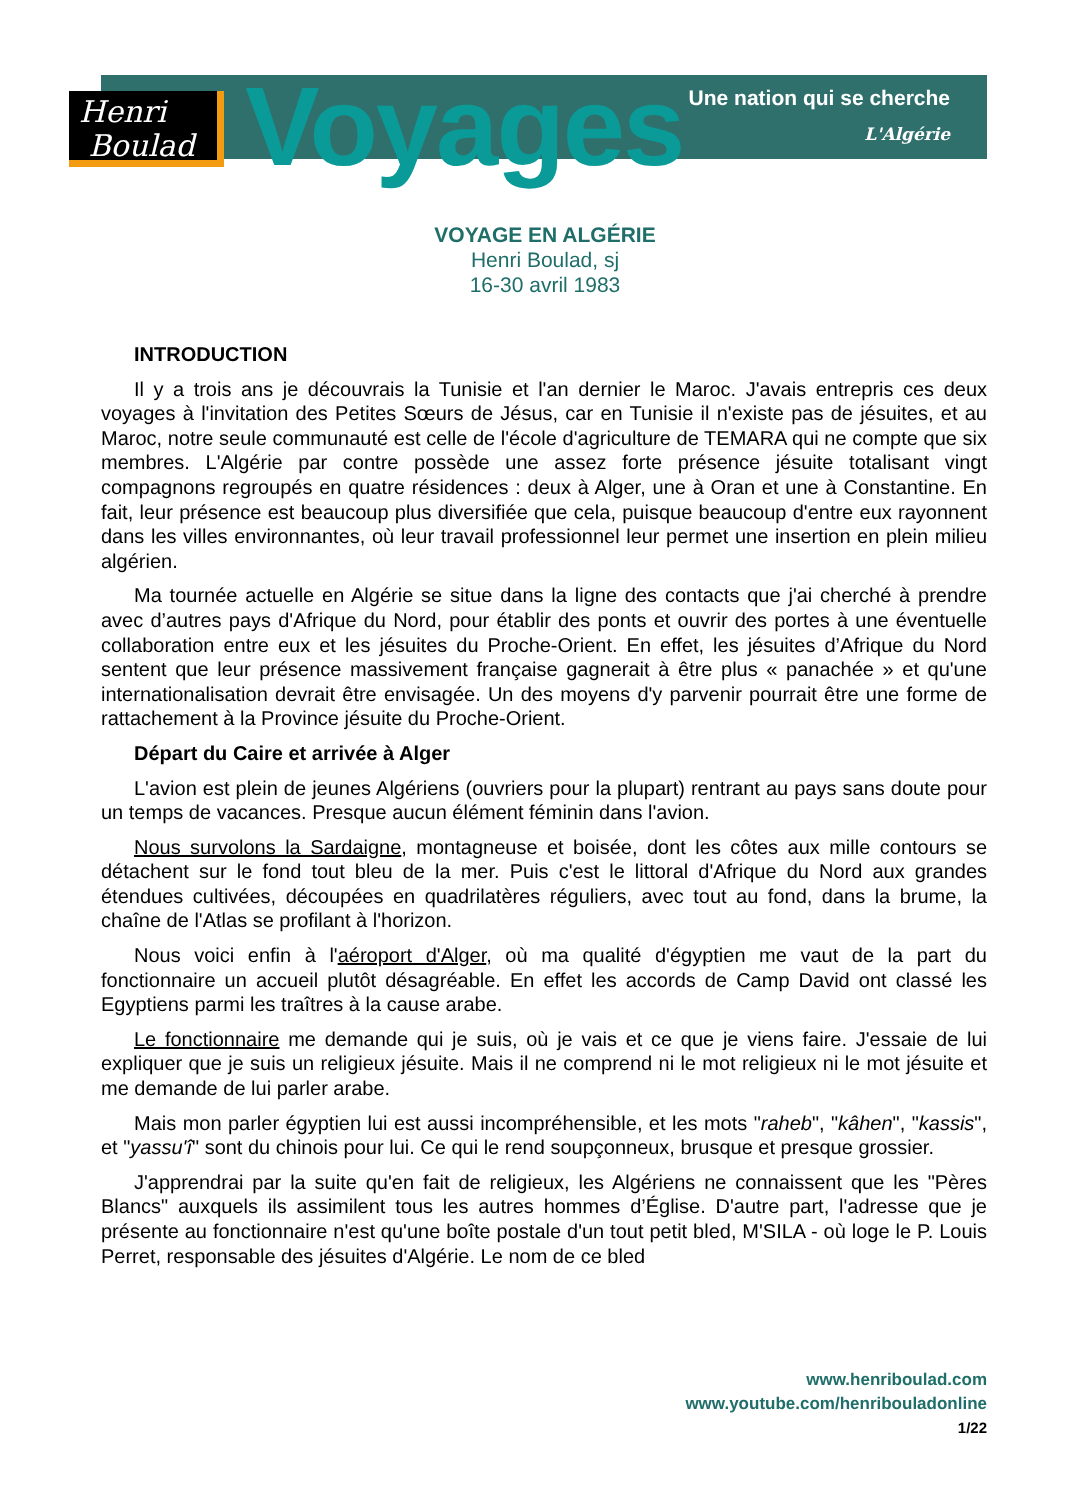Henri
Boulad
Voyages
Une nation qui se cherche
L'Algérie
VOYAGE EN ALGÉRIE
Henri Boulad, sj
16-30 avril 1983
INTRODUCTION
Il y a trois ans je découvrais la Tunisie et l'an dernier le Maroc. J'avais entrepris ces deux voyages à l'invitation des Petites Sœurs de Jésus, car en Tunisie il n'existe pas de jésuites, et au Maroc, notre seule communauté est celle de l'école d'agriculture de TEMARA qui ne compte que six membres. L'Algérie par contre possède une assez forte présence jésuite totalisant vingt compagnons regroupés en quatre résidences : deux à Alger, une à Oran et une à Constantine. En fait, leur présence est beaucoup plus diversifiée que cela, puisque beaucoup d'entre eux rayonnent dans les villes environnantes, où leur travail professionnel leur permet une insertion en plein milieu algérien.
Ma tournée actuelle en Algérie se situe dans la ligne des contacts que j'ai cherché à prendre avec d’autres pays d'Afrique du Nord, pour établir des ponts et ouvrir des portes à une éventuelle collaboration entre eux et les jésuites du Proche-Orient. En effet, les jésuites d’Afrique du Nord sentent que leur présence massivement française gagnerait à être plus « panachée » et qu'une internationalisation devrait être envisagée. Un des moyens d'y parvenir pourrait être une forme de rattachement à la Province jésuite du Proche-Orient.
Départ du Caire et arrivée à Alger
L'avion est plein de jeunes Algériens (ouvriers pour la plupart) rentrant au pays sans doute pour un temps de vacances. Presque aucun élément féminin dans l'avion.
Nous survolons la Sardaigne, montagneuse et boisée, dont les côtes aux mille contours se détachent sur le fond tout bleu de la mer. Puis c'est le littoral d'Afrique du Nord aux grandes étendues cultivées, découpées en quadrilatères réguliers, avec tout au fond, dans la brume, la chaîne de l'Atlas se profilant à l'horizon.
Nous voici enfin à l'aéroport d'Alger, où ma qualité d'égyptien me vaut de la part du fonctionnaire un accueil plutôt désagréable. En effet les accords de Camp David ont classé les Egyptiens parmi les traîtres à la cause arabe.
Le fonctionnaire me demande qui je suis, où je vais et ce que je viens faire. J'essaie de lui expliquer que je suis un religieux jésuite. Mais il ne comprend ni le mot religieux ni le mot jésuite et me demande de lui parler arabe.
Mais mon parler égyptien lui est aussi incompréhensible, et les mots "raheb", "kâhen", "kassis", et "yassu'î" sont du chinois pour lui. Ce qui le rend soupçonneux, brusque et presque grossier.
J'apprendrai par la suite qu'en fait de religieux, les Algériens ne connaissent que les "Pères Blancs" auxquels ils assimilent tous les autres hommes d’Église. D'autre part, l'adresse que je présente au fonctionnaire n'est qu'une boîte postale d'un tout petit bled, M'SILA - où loge le P. Louis Perret, responsable des jésuites d'Algérie. Le nom de ce bled
www.henriboulad.com
www.youtube.com/henribouladonline
1/22